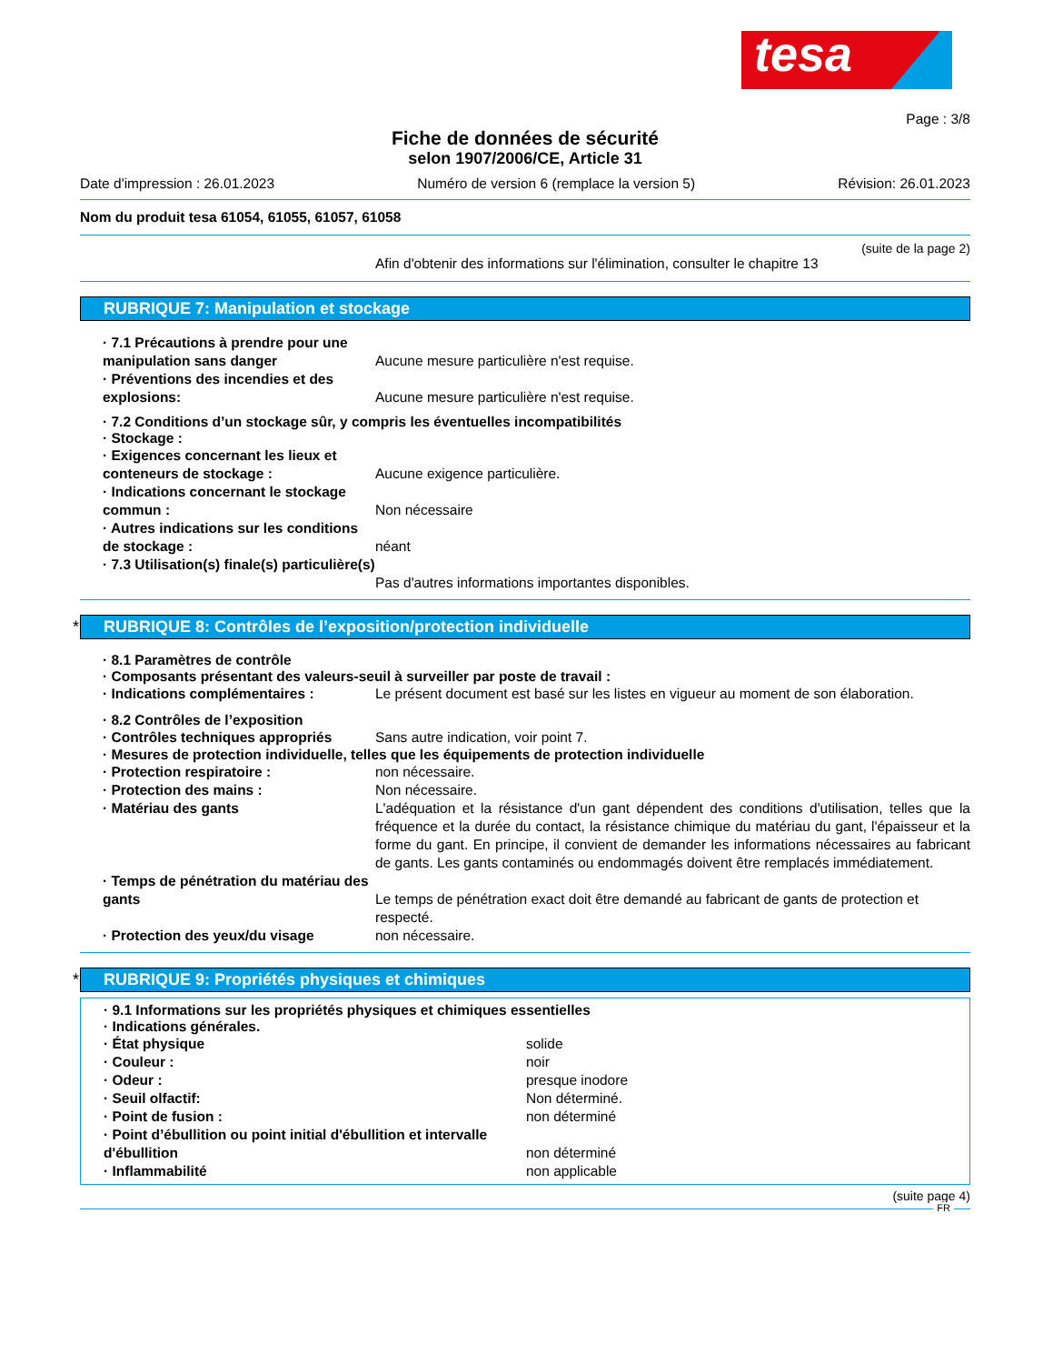tesa
Page : 3/8
Fiche de données de sécurité
selon 1907/2006/CE, Article 31
Date d'impression : 26.01.2023 Numéro de version 6 (remplace la version 5) Révision: 26.01.2023
Nom du produit tesa 61054, 61055, 61057, 61058
(suite de la page 2)
Afin d'obtenir des informations sur l'élimination, consulter le chapitre 13
RUBRIQUE 7: Manipulation et stockage
· 7.1 Précautions à prendre pour une manipulation sans danger
Aucune mesure particulière n'est requise.
· Préventions des incendies et des explosions:
Aucune mesure particulière n'est requise.
· 7.2 Conditions d’un stockage sûr, y compris les éventuelles incompatibilités
· Stockage :
· Exigences concernant les lieux et conteneurs de stockage :
Aucune exigence particulière.
· Indications concernant le stockage commun :
Non nécessaire
· Autres indications sur les conditions de stockage :
néant
· 7.3 Utilisation(s) finale(s) particulière(s)
Pas d'autres informations importantes disponibles.
* RUBRIQUE 8: Contrôles de l’exposition/protection individuelle
· 8.1 Paramètres de contrôle
· Composants présentant des valeurs-seuil à surveiller par poste de travail :
· Indications complémentaires : Le présent document est basé sur les listes en vigueur au moment de son élaboration.
· 8.2 Contrôles de l’exposition
· Contrôles techniques appropriés
Sans autre indication, voir point 7.
· Mesures de protection individuelle, telles que les équipements de protection individuelle
· Protection respiratoire : non nécessaire.
· Protection des mains : Non nécessaire.
· Matériau des gants L'adéquation et la résistance d'un gant dépendent des conditions d'utilisation, telles que la fréquence et la durée du contact, la résistance chimique du matériau du gant, l'épaisseur et la forme du gant. En principe, il convient de demander les informations nécessaires au fabricant de gants. Les gants contaminés ou endommagés doivent être remplacés immédiatement.
· Temps de pénétration du matériau des gants
Le temps de pénétration exact doit être demandé au fabricant de gants de protection et respecté.
· Protection des yeux/du visage non nécessaire.
* RUBRIQUE 9: Propriétés physiques et chimiques
· 9.1 Informations sur les propriétés physiques et chimiques essentielles
· Indications générales.
· État physique solide
· Couleur : noir
· Odeur : presque inodore
· Seuil olfactif: Non déterminé.
· Point de fusion : non déterminé
· Point d’ébullition ou point initial d'ébullition et intervalle d'ébullition
non déterminé
· Inflammabilité non applicable
(suite page 4)
FR